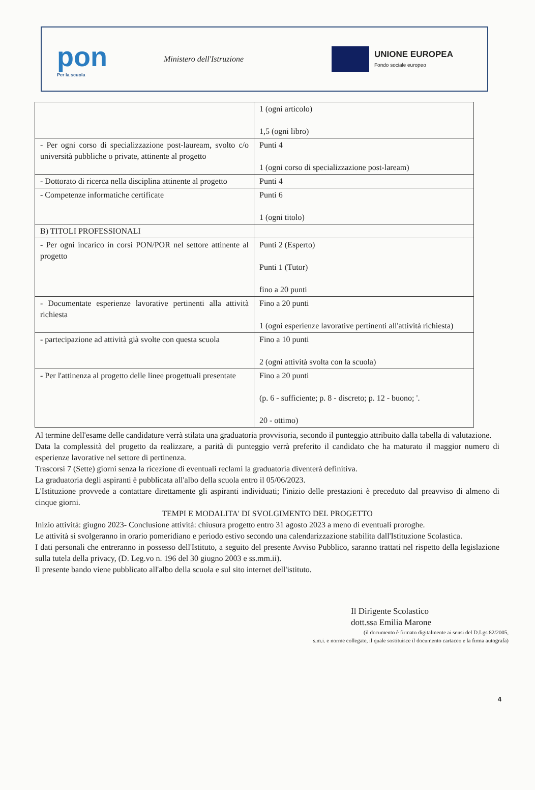pon
Per la scuola
Ministero dell'Istruzione
UNIONE EUROPEA
Fondo sociale europeo
| | 1 (ogni articolo) 1,5 (ogni libro) |
| - Per ogni corso di specializzazione post-lauream, svolto c/o università pubbliche o private, attinente al progetto | Punti 4 1 (ogni corso di specializzazione post-laream) |
| - Dottorato di ricerca nella disciplina attinente al progetto | Punti 4 |
| - Competenze informatiche certificate | Punti 6 1 (ogni titolo) |
| B) TITOLI PROFESSIONALI | |
| - Per ogni incarico in corsi PON/POR nel settore attinente al progetto | Punti 2 (Esperto) Punti 1 (Tutor) fino a 20 punti |
| - Documentate esperienze lavorative pertinenti alla attività richiesta | Fino a 20 punti 1 (ogni esperienze lavorative pertinenti all'attività richiesta) |
| - partecipazione ad attività già svolte con questa scuola | Fino a 10 punti 2 (ogni attività svolta con la scuola) |
| - Per l'attinenza al progetto delle linee progettuali presentate | Fino a 20 punti (p. 6 - sufficiente; p. 8 - discreto; p. 12 - buono; '. 20 - ottimo) |
Al termine dell'esame delle candidature verrà stilata una graduatoria provvisoria, secondo il punteggio attribuito dalla tabella di valutazione.
Data la complessità del progetto da realizzare, a parità di punteggio verrà preferito il candidato che ha maturato il maggior numero di esperienze lavorative nel settore di pertinenza.
Trascorsi 7 (Sette) giorni senza la ricezione di eventuali reclami la graduatoria diventerà definitiva.
La graduatoria degli aspiranti è pubblicata all'albo della scuola entro il 05/06/2023.
L'Istituzione provvede a contattare direttamente gli aspiranti individuati; l'inizio delle prestazioni è preceduto dal preavviso di almeno di cinque giorni.
TEMPI E MODALITA' DI SVOLGIMENTO DEL PROGETTO
Inizio attività: giugno 2023- Conclusione attività: chiusura progetto entro 31 agosto 2023 a meno di eventuali proroghe.
Le attività si svolgeranno in orario pomeridiano e periodo estivo secondo una calendarizzazione stabilita dall'Istituzione Scolastica.
I dati personali che entreranno in possesso dell'Istituto, a seguito del presente Avviso Pubblico, saranno trattati nel rispetto della legislazione sulla tutela della privacy, (D. Leg.vo n. 196 del 30 giugno 2003 e ss.mm.ii).
Il presente bando viene pubblicato all'albo della scuola e sul sito internet dell'istituto.
Il Dirigente Scolastico
dott.ssa Emilia Marone
(il documento è firmato digitalmente ai sensi del D.Lgs 82/2005,
s.m.i. e norme collegate, il quale sostituisce il documento cartaceo e la firma autografa)
4